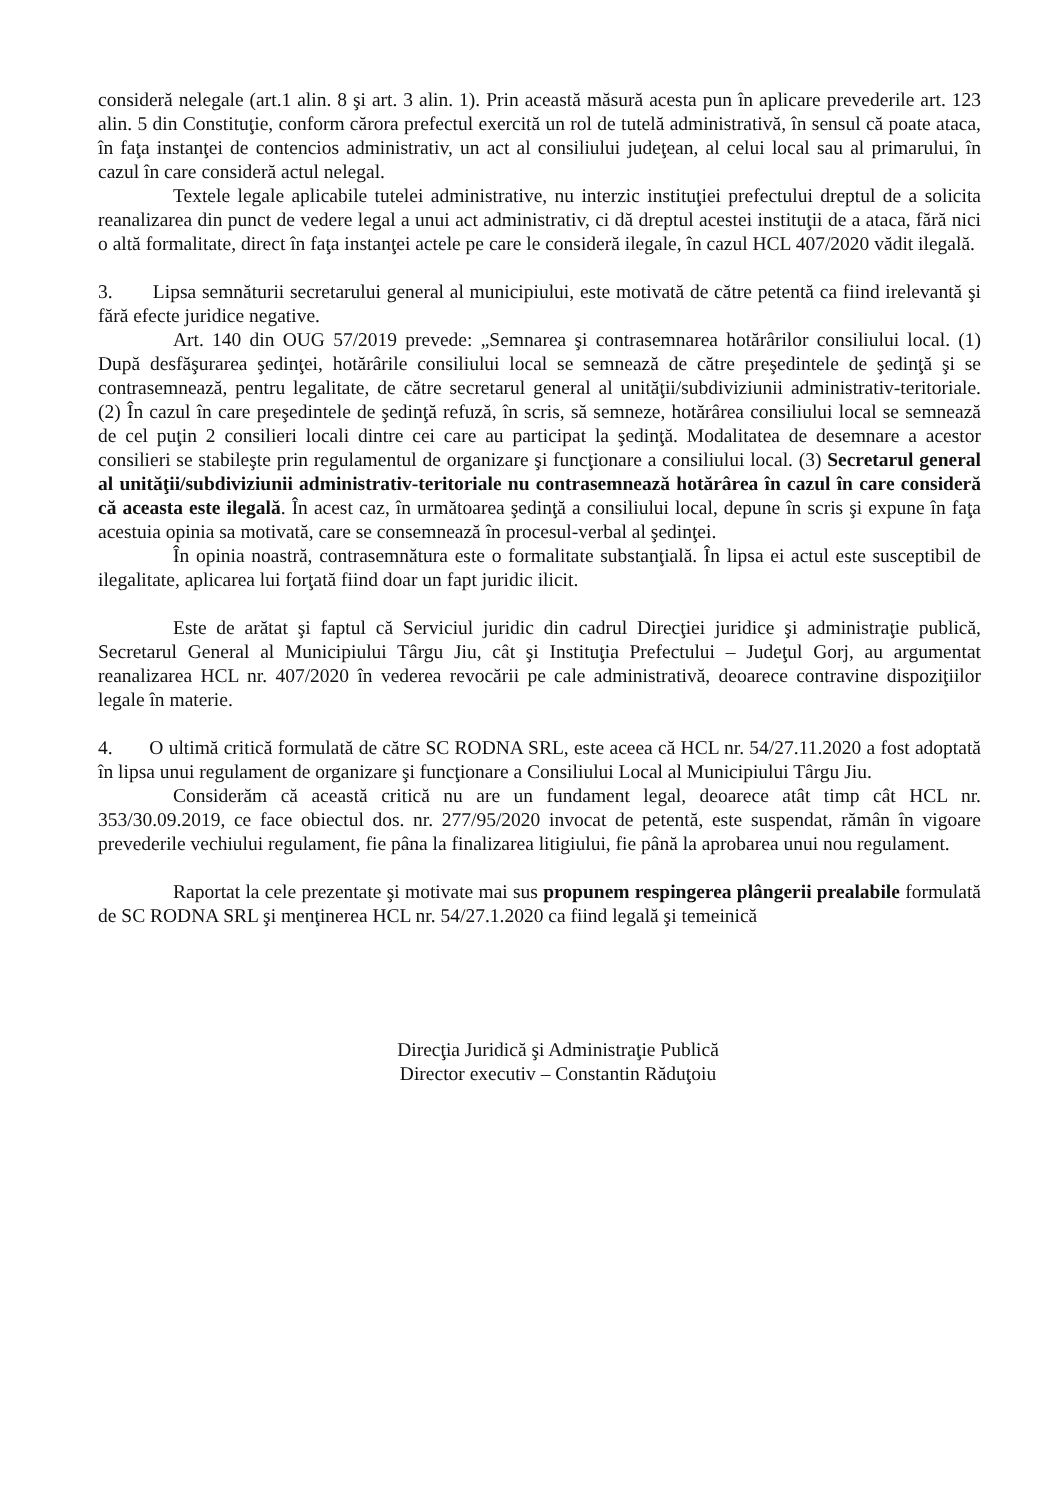consideră nelegale (art.1 alin. 8 şi art. 3 alin. 1). Prin această măsură acesta pun în aplicare prevederile art. 123 alin. 5 din Constituţie, conform cărora prefectul exercită un rol de tutelă administrativă, în sensul că poate ataca, în faţa instanţei de contencios administrativ, un act al consiliului judeţean, al celui local sau al primarului, în cazul în care consideră actul nelegal.
Textele legale aplicabile tutelei administrative, nu interzic instituţiei prefectului dreptul de a solicita reanalizarea din punct de vedere legal a unui act administrativ, ci dă dreptul acestei instituţii de a ataca, fără nici o altă formalitate, direct în faţa instanţei actele pe care le consideră ilegale, în cazul HCL 407/2020 vădit ilegală.
3. Lipsa semnăturii secretarului general al municipiului, este motivată de către petentă ca fiind irelevantă şi fără efecte juridice negative.
Art. 140 din OUG 57/2019 prevede: „Semnarea şi contrasemnarea hotărârilor consiliului local. (1) După desfăşurarea şedinţei, hotărârile consiliului local se semnează de către preşedintele de şedinţă şi se contrasemnează, pentru legalitate, de către secretarul general al unităţii/subdiviziunii administrativ-teritoriale. (2) În cazul în care preşedintele de şedinţă refuză, în scris, să semneze, hotărârea consiliului local se semnează de cel puţin 2 consilieri locali dintre cei care au participat la şedinţă. Modalitatea de desemnare a acestor consilieri se stabileşte prin regulamentul de organizare şi funcţionare a consiliului local. (3) Secretarul general al unităţii/subdiviziunii administrativ-teritoriale nu contrasemnează hotărârea în cazul în care consideră că aceasta este ilegală. În acest caz, în următoarea şedinţă a consiliului local, depune în scris şi expune în faţa acestuia opinia sa motivată, care se consemnează în procesul-verbal al şedinţei.
În opinia noastră, contrasemnătura este o formalitate substanţială. În lipsa ei actul este susceptibil de ilegalitate, aplicarea lui forţată fiind doar un fapt juridic ilicit.
Este de arătat şi faptul că Serviciul juridic din cadrul Direcţiei juridice şi administraţie publică, Secretarul General al Municipiului Târgu Jiu, cât şi Instituţia Prefectului – Judeţul Gorj, au argumentat reanalizarea HCL nr. 407/2020 în vederea revocării pe cale administrativă, deoarece contravine dispoziţiilor legale în materie.
4. O ultimă critică formulată de către SC RODNA SRL, este aceea că HCL nr. 54/27.11.2020 a fost adoptată în lipsa unui regulament de organizare şi funcţionare a Consiliului Local al Municipiului Târgu Jiu.
Considerăm că această critică nu are un fundament legal, deoarece atât timp cât HCL nr. 353/30.09.2019, ce face obiectul dos. nr. 277/95/2020 invocat de petentă, este suspendat, rămân în vigoare prevederile vechiului regulament, fie pâna la finalizarea litigiului, fie până la aprobarea unui nou regulament.
Raportat la cele prezentate şi motivate mai sus propunem respingerea plângerii prealabile formulată de SC RODNA SRL şi menţinerea HCL nr. 54/27.1.2020 ca fiind legală şi temeinică
Direcţia Juridică şi Administraţie Publică
Director executiv – Constantin Răduţoiu